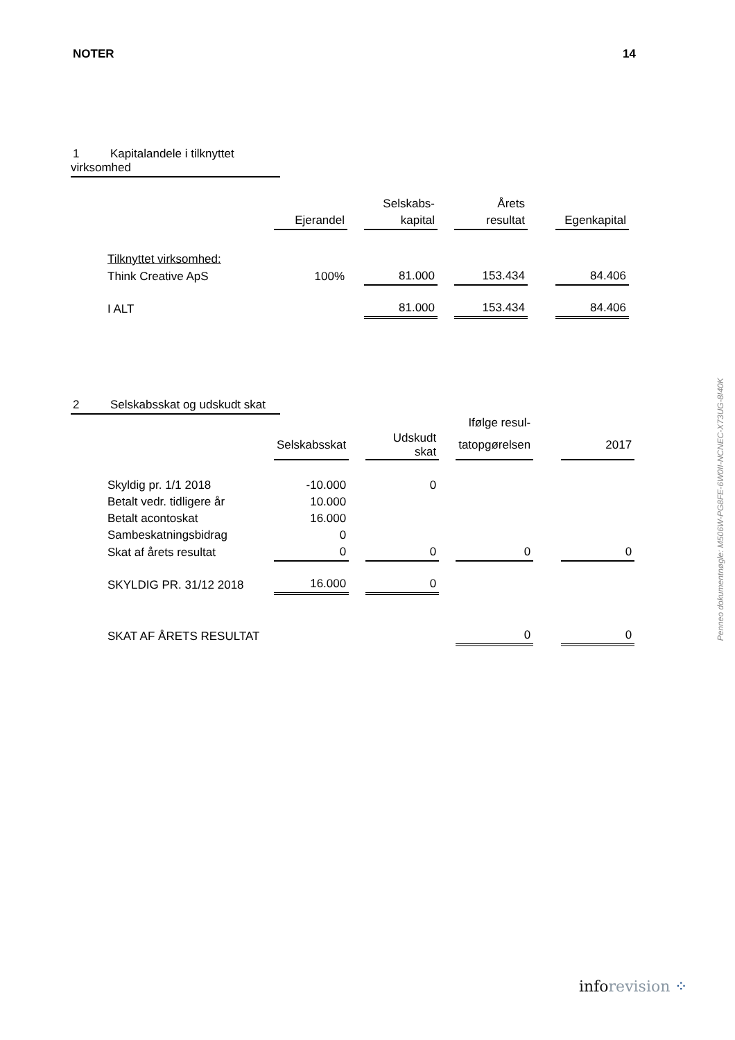NOTER 14
1 Kapitalandele i tilknyttet virksomhed
| | | | Selskabs- | | Årets | | |
| | Ejerandel | | kapital | | resultat | | Egenkapital |
| Tilknyttet virksomhed: | | | | | | | |
| Think Creative ApS | 100% | | 81.000 | | 153.434 | | 84.406 |
| I ALT | | | 81.000 | | 153.434 | | 84.406 |
2 Selskabsskat og udskudt skat
| | | | | | Ifølge resul- | | |
| | Selskabsskat | | Udskudt skat | | tatopgørelsen | | 2017 |
| Skyldig pr. 1/1 2018 | -10.000 | | 0 | | | | |
| Betalt vedr. tidligere år | 10.000 | | | | | | |
| Betalt acontoskat | 16.000 | | | | | | |
| Sambeskatningsbidrag | 0 | | | | | | |
| Skat af årets resultat | 0 | | 0 | | 0 | | 0 |
| SKYLDIG PR. 31/12 2018 | 16.000 | | 0 | | | | |
| SKAT AF ÅRETS RESULTAT | | | | | 0 | | 0 |
Penneo dokumentnøgle: M506W-PG8FE-6W0II-NCNEC-X73UG-8I40K
info revision ⁘